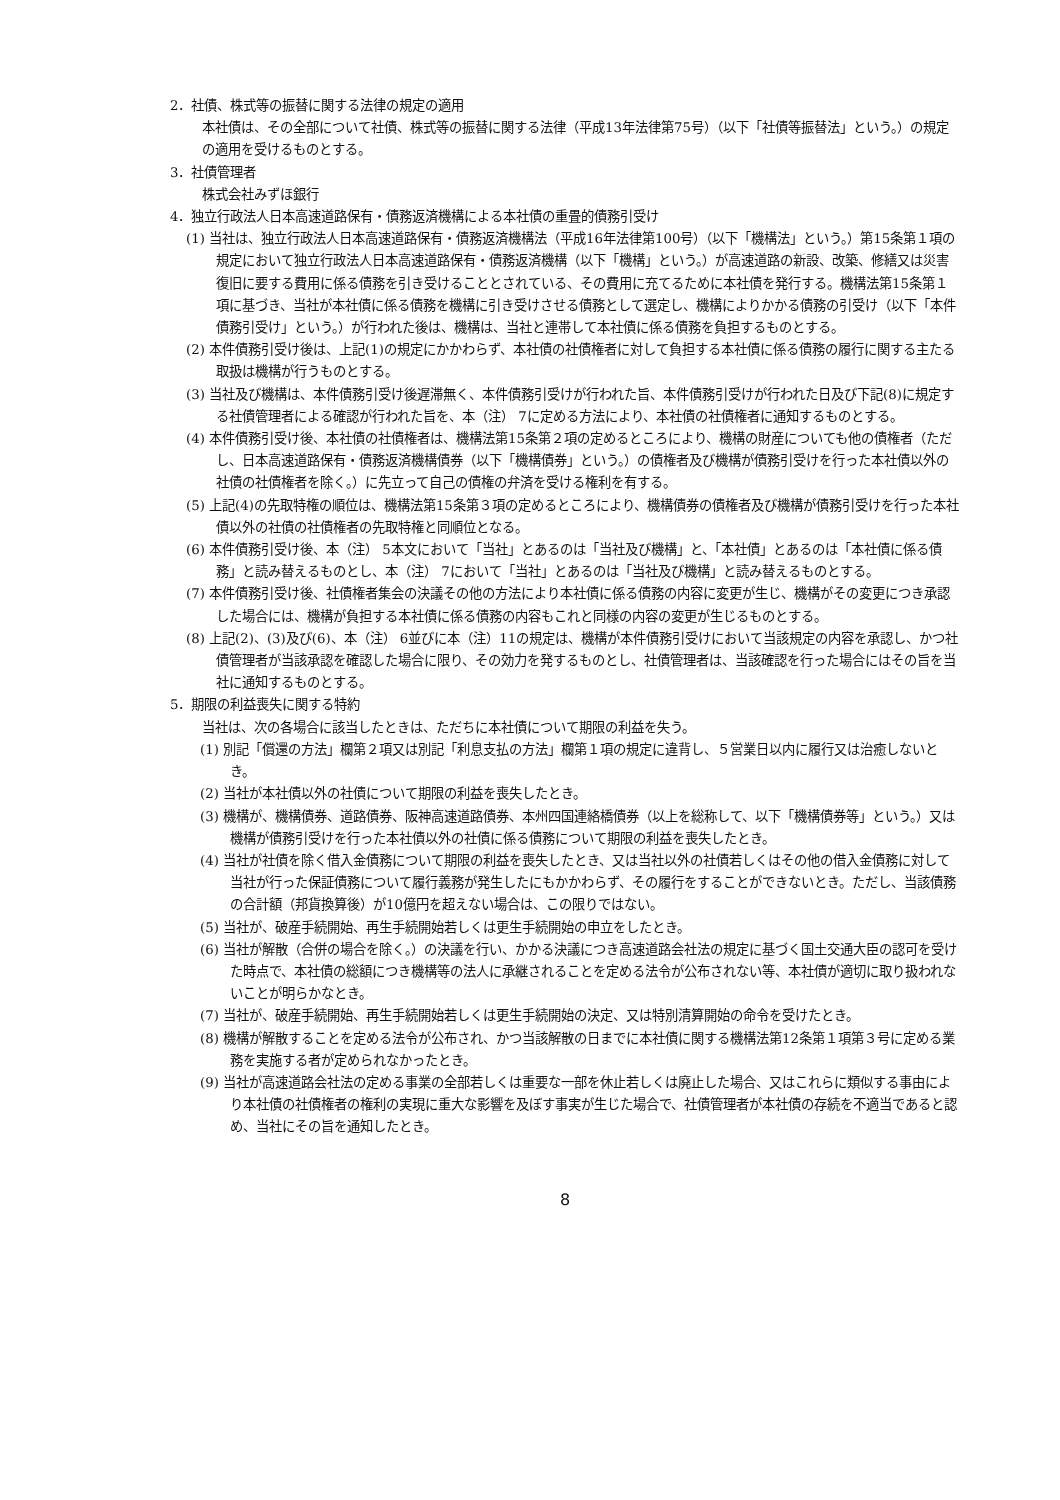2．社債、株式等の振替に関する法律の規定の適用
本社債は、その全部について社債、株式等の振替に関する法律（平成13年法律第75号）（以下「社債等振替法」という。）の規定の適用を受けるものとする。
3．社債管理者
株式会社みずほ銀行
4．独立行政法人日本高速道路保有・債務返済機構による本社債の重畳的債務引受け
(1) 当社は、独立行政法人日本高速道路保有・債務返済機構法（平成16年法律第100号）（以下「機構法」という。）第15条第１項の規定において独立行政法人日本高速道路保有・債務返済機構（以下「機構」という。）が高速道路の新設、改築、修繕又は災害復旧に要する費用に係る債務を引き受けることとされている、その費用に充てるために本社債を発行する。機構法第15条第１項に基づき、当社が本社債に係る債務を機構に引き受けさせる債務として選定し、機構によりかかる債務の引受け（以下「本件債務引受け」という。）が行われた後は、機構は、当社と連帯して本社債に係る債務を負担するものとする。
(2) 本件債務引受け後は、上記(1)の規定にかかわらず、本社債の社債権者に対して負担する本社債に係る債務の履行に関する主たる取扱は機構が行うものとする。
(3) 当社及び機構は、本件債務引受け後遅滞無く、本件債務引受けが行われた旨、本件債務引受けが行われた日及び下記(8)に規定する社債管理者による確認が行われた旨を、本（注） 7に定める方法により、本社債の社債権者に通知するものとする。
(4) 本件債務引受け後、本社債の社債権者は、機構法第15条第２項の定めるところにより、機構の財産についても他の債権者（ただし、日本高速道路保有・債務返済機構債券（以下「機構債券」という。）の債権者及び機構が債務引受けを行った本社債以外の社債の社債権者を除く。）に先立って自己の債権の弁済を受ける権利を有する。
(5) 上記(4)の先取特権の順位は、機構法第15条第３項の定めるところにより、機構債券の債権者及び機構が債務引受けを行った本社債以外の社債の社債権者の先取特権と同順位となる。
(6) 本件債務引受け後、本（注） 5本文において「当社」とあるのは「当社及び機構」と、「本社債」とあるのは「本社債に係る債務」と読み替えるものとし、本（注） 7において「当社」とあるのは「当社及び機構」と読み替えるものとする。
(7) 本件債務引受け後、社債権者集会の決議その他の方法により本社債に係る債務の内容に変更が生じ、機構がその変更につき承認した場合には、機構が負担する本社債に係る債務の内容もこれと同様の内容の変更が生じるものとする。
(8) 上記(2)、(3)及び(6)、本（注） 6並びに本（注）11の規定は、機構が本件債務引受けにおいて当該規定の内容を承認し、かつ社債管理者が当該承認を確認した場合に限り、その効力を発するものとし、社債管理者は、当該確認を行った場合にはその旨を当社に通知するものとする。
5．期限の利益喪失に関する特約
当社は、次の各場合に該当したときは、ただちに本社債について期限の利益を失う。
(1) 別記「償還の方法」欄第２項又は別記「利息支払の方法」欄第１項の規定に違背し、５営業日以内に履行又は治癒しないとき。
(2) 当社が本社債以外の社債について期限の利益を喪失したとき。
(3) 機構が、機構債券、道路債券、阪神高速道路債券、本州四国連絡橋債券（以上を総称して、以下「機構債券等」という。）又は機構が債務引受けを行った本社債以外の社債に係る債務について期限の利益を喪失したとき。
(4) 当社が社債を除く借入金債務について期限の利益を喪失したとき、又は当社以外の社債若しくはその他の借入金債務に対して当社が行った保証債務について履行義務が発生したにもかかわらず、その履行をすることができないとき。ただし、当該債務の合計額（邦貨換算後）が10億円を超えない場合は、この限りではない。
(5) 当社が、破産手続開始、再生手続開始若しくは更生手続開始の申立をしたとき。
(6) 当社が解散（合併の場合を除く。）の決議を行い、かかる決議につき高速道路会社法の規定に基づく国土交通大臣の認可を受けた時点で、本社債の総額につき機構等の法人に承継されることを定める法令が公布されない等、本社債が適切に取り扱われないことが明らかなとき。
(7) 当社が、破産手続開始、再生手続開始若しくは更生手続開始の決定、又は特別清算開始の命令を受けたとき。
(8) 機構が解散することを定める法令が公布され、かつ当該解散の日までに本社債に関する機構法第12条第１項第３号に定める業務を実施する者が定められなかったとき。
(9) 当社が高速道路会社法の定める事業の全部若しくは重要な一部を休止若しくは廃止した場合、又はこれらに類似する事由により本社債の社債権者の権利の実現に重大な影響を及ぼす事実が生じた場合で、社債管理者が本社債の存続を不適当であると認め、当社にその旨を通知したとき。
8